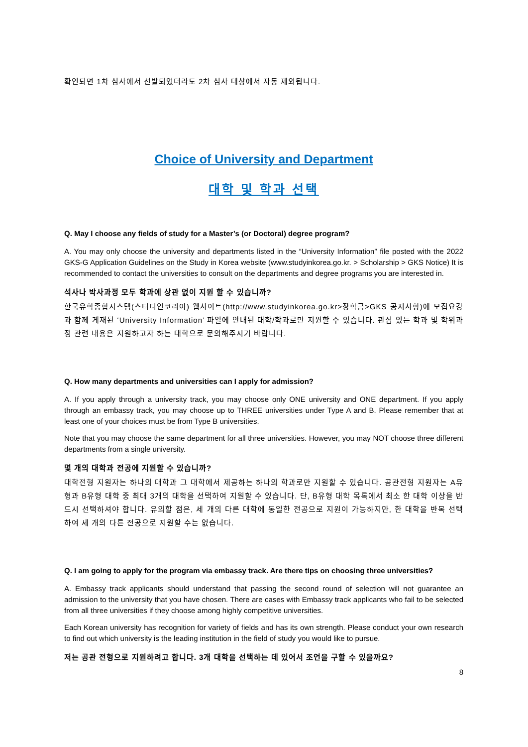확인되면 1차 심사에서 선발되었더라도 2차 심사 대상에서 자동 제외됩니다.
Choice of University and Department
대학 및 학과 선택
Q. May I choose any fields of study for a Master’s (or Doctoral) degree program?
A. You may only choose the university and departments listed in the “University Information” file posted with the 2022 GKS-G Application Guidelines on the Study in Korea website (www.studyinkorea.go.kr. > Scholarship > GKS Notice) It is recommended to contact the universities to consult on the departments and degree programs you are interested in.
석사나 박사과정 모두 학과에 상관 없이 지원 할 수 있습니까?
한국유학종합시스템(스터디인코리아) 웹사이트(http://www.studyinkorea.go.kr>장학금>GKS 공지사항)에 모집요강과 함께 게재된 ‘University Information’ 파일에 안내된 대학/학과로만 지원할 수 있습니다. 관심 있는 학과 및 학위과정 관련 내용은 지원하고자 하는 대학으로 문의해주시기 바랍니다.
Q. How many departments and universities can I apply for admission?
A. If you apply through a university track, you may choose only ONE university and ONE department. If you apply through an embassy track, you may choose up to THREE universities under Type A and B. Please remember that at least one of your choices must be from Type B universities.
Note that you may choose the same department for all three universities. However, you may NOT choose three different departments from a single university.
몇 개의 대학과 전공에 지원할 수 있습니까?
대학전형 지원자는 하나의 대학과 그 대학에서 제공하는 하나의 학과로만 지원할 수 있습니다. 공관전형 지원자는 A유형과 B유형 대학 중 최대 3개의 대학을 선택하여 지원할 수 있습니다. 단, B유형 대학 목록에서 최소 한 대학 이상을 반드시 선택하셔야 합니다. 유의할 점은, 세 개의 다른 대학에 동일한 전공으로 지원이 가능하지만, 한 대학을 반복 선택하여 세 개의 다른 전공으로 지원할 수는 없습니다.
Q. I am going to apply for the program via embassy track. Are there tips on choosing three universities?
A. Embassy track applicants should understand that passing the second round of selection will not guarantee an admission to the university that you have chosen. There are cases with Embassy track applicants who fail to be selected from all three universities if they choose among highly competitive universities.
Each Korean university has recognition for variety of fields and has its own strength. Please conduct your own research to find out which university is the leading institution in the field of study you would like to pursue.
저는 공관 전형으로 지원하려고 합니다. 3개 대학을 선택하는 데 있어서 조언을 구할 수 있을까요?
8